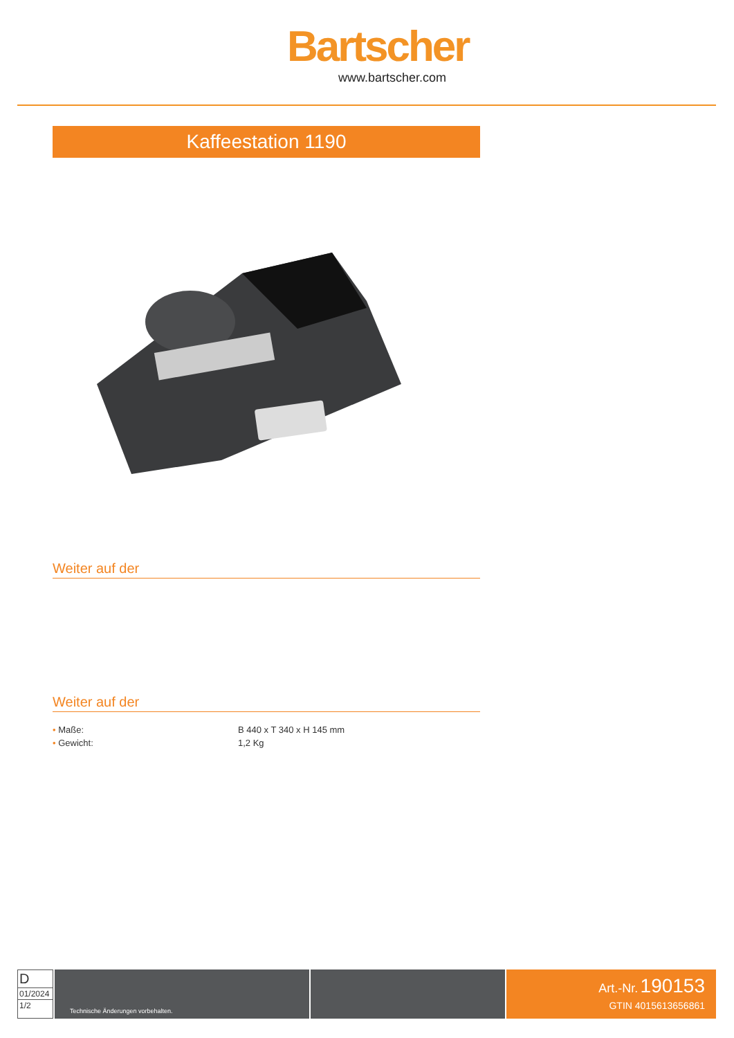Bartscher
www.bartscher.com
Kaffeestation 1190
Weiter auf der
Weiter auf der
| • Maße: | B 440 x T 340 x H 145 mm |
| • Gewicht: | 1,2 Kg |
D
01/2024
1/2
Technische Änderungen vorbehalten.
Art.-Nr. 190153
GTIN 4015613656861